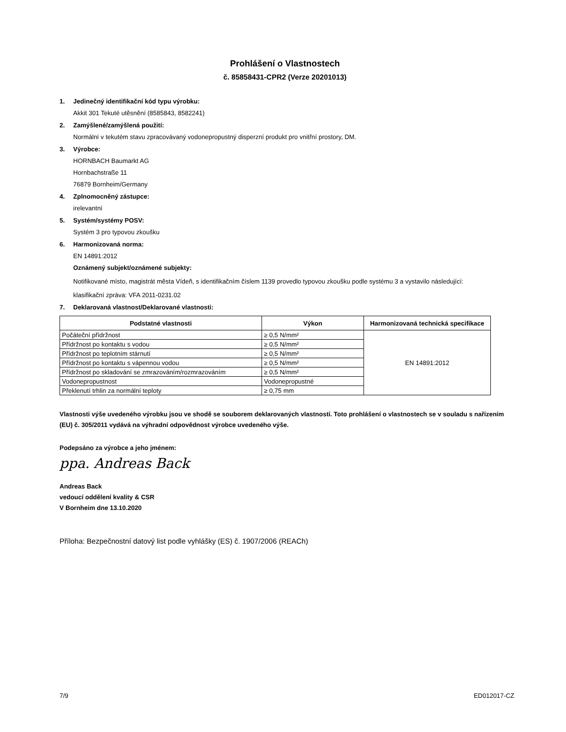Prohlášení o Vlastnostech
č. 85858431-CPR2 (Verze 20201013)
1. Jedinečný identifikační kód typu výrobku:
Akkit 301 Tekuté utěsnění (8585843, 8582241)
2. Zamýšlené/zamýšlená použití:
Normální v tekutém stavu zpracovávaný vodonepropustný disperzní produkt pro vnitřní prostory, DM.
3. Výrobce:
HORNBACH Baumarkt AG
Hornbachstraße 11
76879 Bornheim/Germany
4. Zplnomocněný zástupce:
irelevantní
5. Systém/systémy POSV:
Systém 3 pro typovou zkoušku
6. Harmonizovaná norma:
EN 14891:2012
Oznámený subjekt/oznámené subjekty:
Notifikované místo, magistrát města Vídeň, s identifikačním číslem 1139 provedlo typovou zkoušku podle systému 3 a vystavilo následující:
klasifikační zpráva: VFA 2011-0231.02
7. Deklarovaná vlastnost/Deklarované vlastnosti:
| Podstatné vlastnosti | Výkon | Harmonizovaná technická specifikace |
| --- | --- | --- |
| Počáteční přídržnost | ≥ 0,5 N/mm² | EN 14891:2012 |
| Přídržnost po kontaktu s vodou | ≥ 0,5 N/mm² | |
| Přídržnost po teplotním stárnutí | ≥ 0,5 N/mm² | |
| Přídržnost po kontaktu s vápennou vodou | ≥ 0,5 N/mm² | |
| Přídržnost po skladování se zmrazováním/rozmrazováním | ≥ 0,5 N/mm² | |
| Vodonepropustnost | Vodonepropustné | |
| Překlenutí trhlin za normální teploty | ≥ 0,75 mm | |
Vlastnosti výše uvedeného výrobku jsou ve shodě se souborem deklarovaných vlastností. Toto prohlášení o vlastnostech se v souladu s nařízením (EU) č. 305/2011 vydává na výhradní odpovědnost výrobce uvedeného výše.
Podepsáno za výrobce a jeho jménem:
ppa. Andreas Back
Andreas Back
vedoucí oddělení kvality & CSR
V Bornheim dne 13.10.2020
Příloha: Bezpečnostní datový list podle vyhlášky (ES) č. 1907/2006 (REACh)
7/9 ED012017-CZ